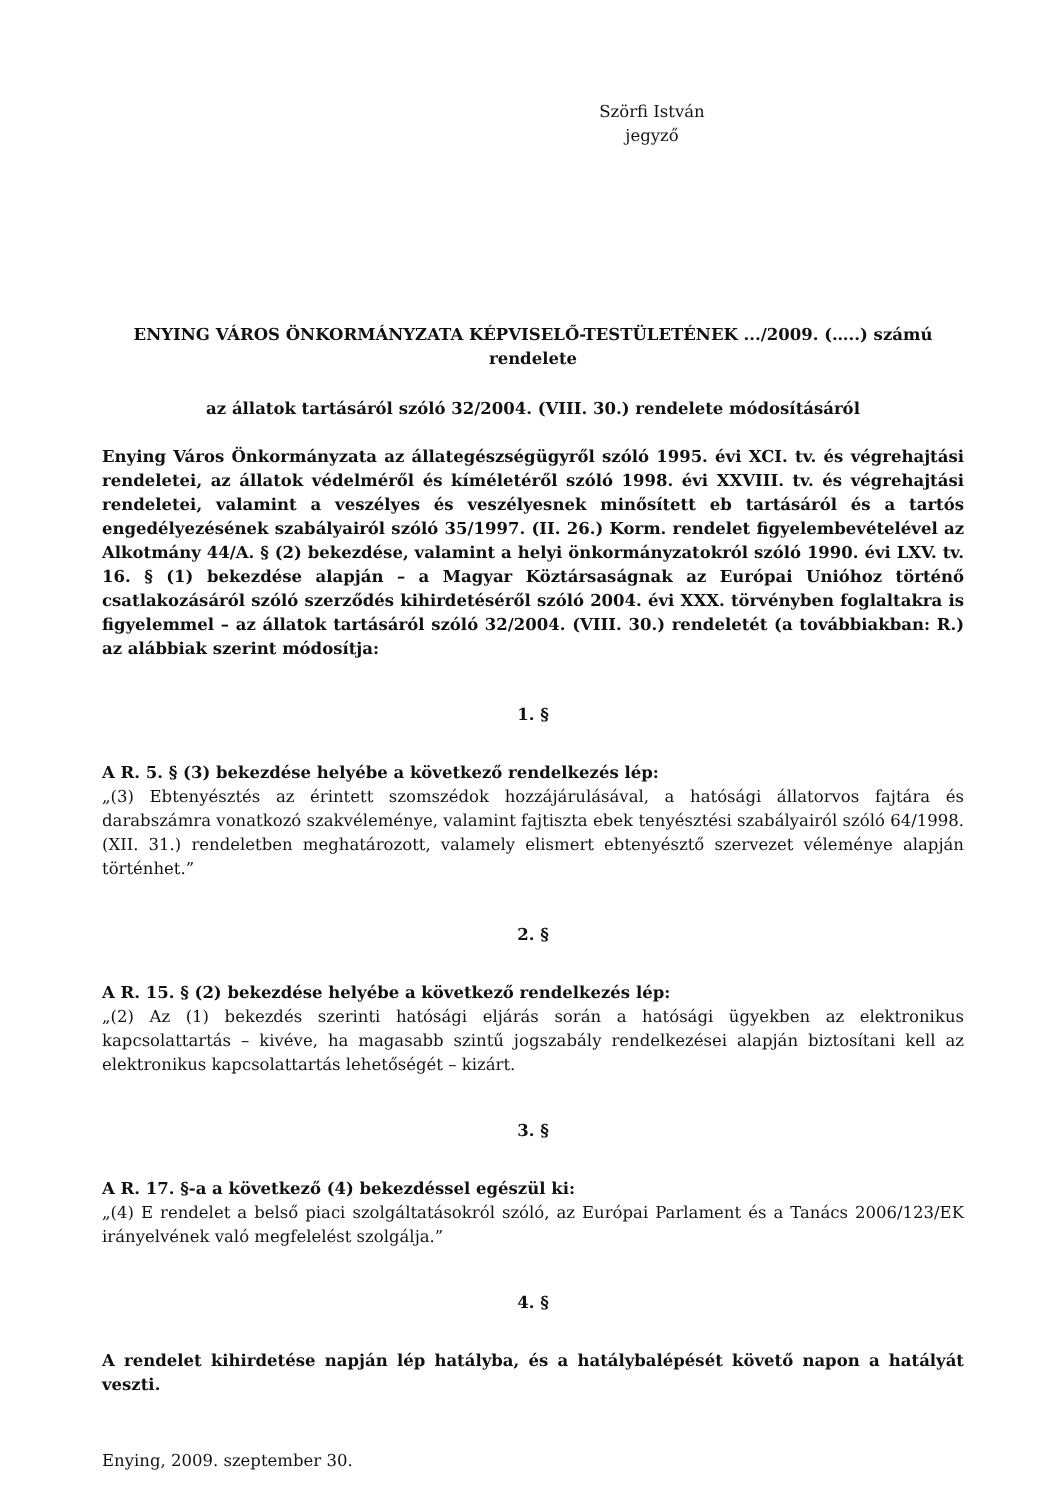Szörfi István
jegyző
ENYING VÁROS ÖNKORMÁNYZATA KÉPVISELŐ-TESTÜLETÉNEK .../2009. (…..) számú rendelete
az állatok tartásáról szóló 32/2004. (VIII. 30.) rendelete módosításáról
Enying Város Önkormányzata az állategészségügyről szóló 1995. évi XCI. tv. és végrehajtási rendeletei, az állatok védelméről és kíméletéről szóló 1998. évi XXVIII. tv. és végrehajtási rendeletei, valamint a veszélyes és veszélyesnek minősített eb tartásáról és a tartós engedélyezésének szabályairól szóló 35/1997. (II. 26.) Korm. rendelet figyelembevételével az Alkotmány 44/A. § (2) bekezdése, valamint a helyi önkormányzatokról szóló 1990. évi LXV. tv. 16. § (1) bekezdése alapján – a Magyar Köztársaságnak az Európai Unióhoz történő csatlakozásáról szóló szerződés kihirdetéséről szóló 2004. évi XXX. törvényben foglaltakra is figyelemmel – az állatok tartásáról szóló 32/2004. (VIII. 30.) rendeletét (a továbbiakban: R.) az alábbiak szerint módosítja:
1. §
A R. 5. § (3) bekezdése helyébe a következő rendelkezés lép:
„(3) Ebtenyésztés az érintett szomszédok hozzájárulásával, a hatósági állatorvos fajtára és darabszámra vonatkozó szakvéleménye, valamint fajtiszta ebek tenyésztési szabályairól szóló 64/1998. (XII. 31.) rendeletben meghatározott, valamely elismert ebtenyésztő szervezet véleménye alapján történhet.”
2. §
A R. 15. § (2) bekezdése helyébe a következő rendelkezés lép:
„(2) Az (1) bekezdés szerinti hatósági eljárás során a hatósági ügyekben az elektronikus kapcsolattartás – kivéve, ha magasabb szintű jogszabály rendelkezései alapján biztosítani kell az elektronikus kapcsolattartás lehetőségét – kizárt.
3. §
A R. 17. §-a a következő (4) bekezdéssel egészül ki:
„(4) E rendelet a belső piaci szolgáltatásokról szóló, az Európai Parlament és a Tanács 2006/123/EK irányelvének való megfelelést szolgálja.”
4. §
A rendelet kihirdetése napján lép hatályba, és a hatálybalépését követő napon a hatályát veszti.
Enying, 2009. szeptember 30.